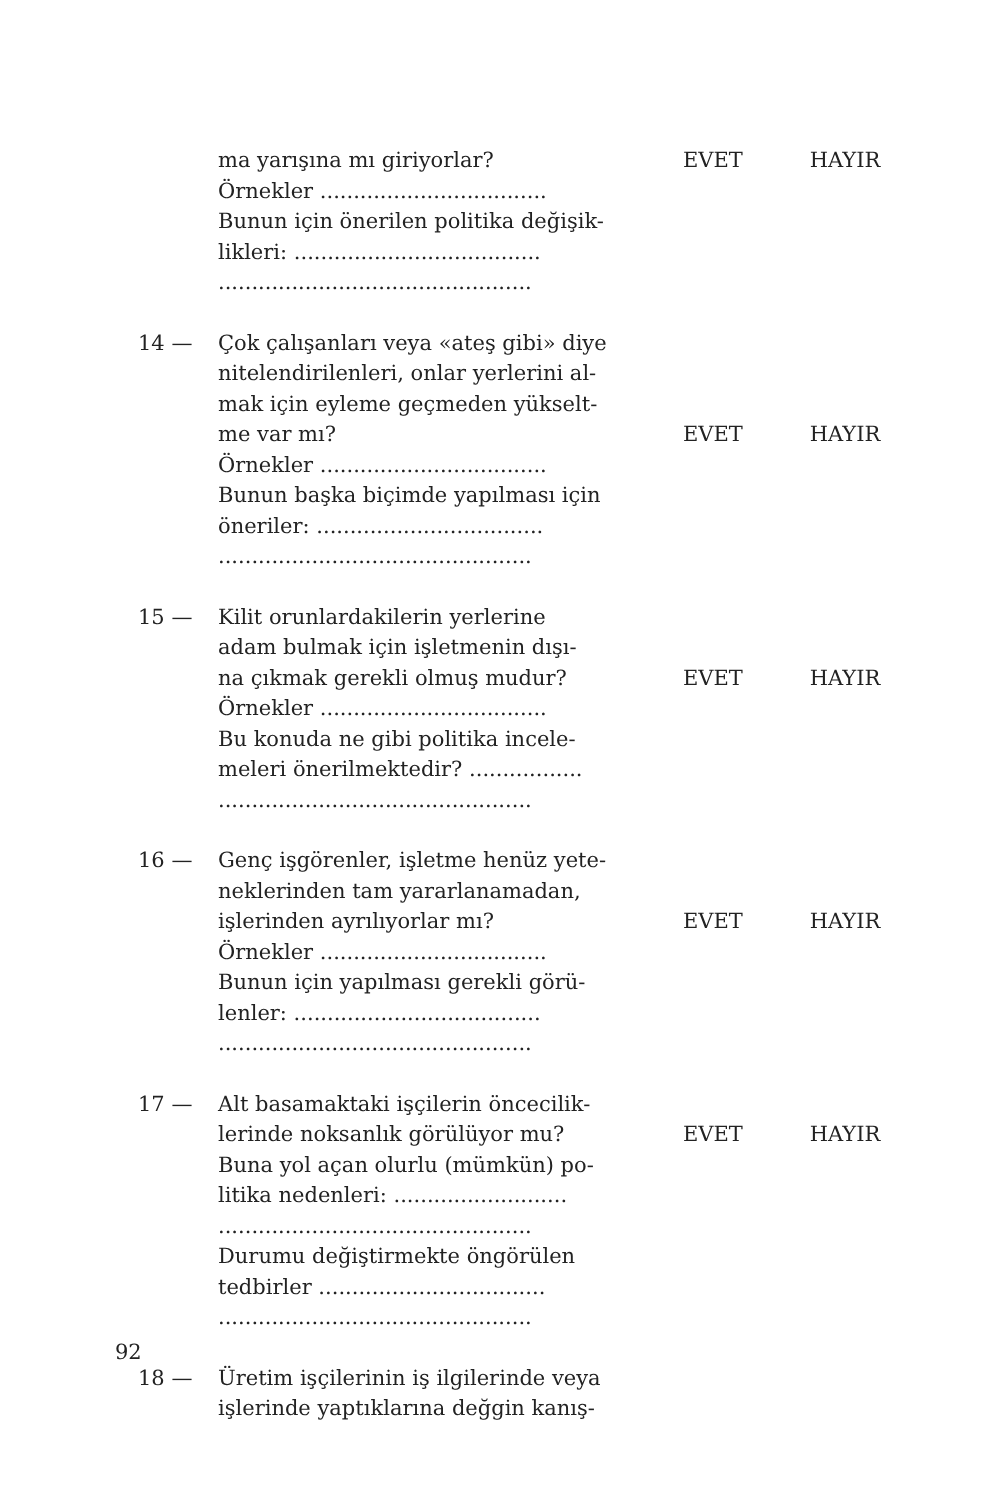ma yarışına mı giriyorlar? EVET HAYIR
Örnekler ..................................
Bunun için önerilen politika değişik-
likleri: .....................................
...............................................
14 — Çok çalışanları veya «ateş gibi» diye
nitelendirilenleri, onlar yerlerini al-
mak için eyleme geçmeden yükselt-
me var mı? EVET HAYIR
Örnekler ..................................
Bunun başka biçimde yapılması için
öneriler: ..................................
...............................................
15 — Kilit orunlardakilerin yerlerine
adam bulmak için işletmenin dışı-
na çıkmak gerekli olmuş mudur? EVET HAYIR
Örnekler ..................................
Bu konuda ne gibi politika incele-
meleri önerilmektedir? .................
...............................................
16 — Genç işgörenler, işletme henüz yete-
neklerinden tam yararlanamadan,
işlerinden ayrılıyorlar mı? EVET HAYIR
Örnekler ..................................
Bunun için yapılması gerekli görü-
lenler: .....................................
...............................................
17 — Alt basamaktaki işçilerin öncecilik-
lerinde noksanlık görülüyor mu? EVET HAYIR
Buna yol açan olurlu (mümkün) po-
litika nedenleri: ..........................
...............................................
Durumu değiştirmekte öngörülen
tedbirler ..................................
...............................................
18 — Üretim işçilerinin iş ilgilerinde veya
işlerinde yaptıklarına değgin kanış-
92